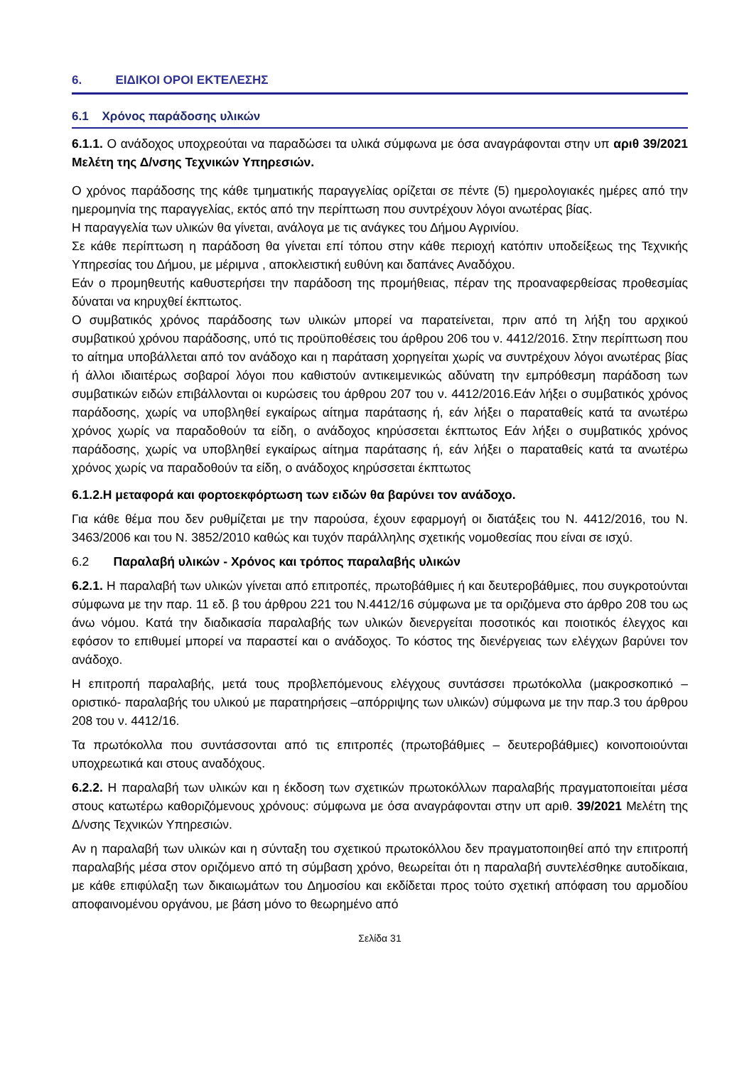6. ΕΙΔΙΚΟΙ ΟΡΟΙ ΕΚΤΕΛΕΣΗΣ
6.1 Χρόνος παράδοσης υλικών
6.1.1. Ο ανάδοχος υποχρεούται να παραδώσει τα υλικά σύμφωνα με όσα αναγράφονται στην υπ αριθ 39/2021 Μελέτη της Δ/νσης Τεχνικών Υπηρεσιών.
Ο χρόνος παράδοσης της κάθε τμηματικής παραγγελίας ορίζεται σε πέντε (5) ημερολογιακές ημέρες από την ημερομηνία της παραγγελίας, εκτός από την περίπτωση που συντρέχουν λόγοι ανωτέρας βίας.
Η παραγγελία των υλικών θα γίνεται, ανάλογα με τις ανάγκες του Δήμου Αγρινίου.
Σε κάθε περίπτωση η παράδοση θα γίνεται επί τόπου στην κάθε περιοχή κατόπιν υποδείξεως της Τεχνικής Υπηρεσίας του Δήμου, με μέριμνα , αποκλειστική ευθύνη και δαπάνες Αναδόχου.
Εάν ο προμηθευτής καθυστερήσει την παράδοση της προμήθειας, πέραν της προαναφερθείσας προθεσμίας δύναται να κηρυχθεί έκπτωτος.
Ο συμβατικός χρόνος παράδοσης των υλικών μπορεί να παρατείνεται, πριν από τη λήξη του αρχικού συμβατικού χρόνου παράδοσης, υπό τις προϋποθέσεις του άρθρου 206 του ν. 4412/2016. Στην περίπτωση που το αίτημα υποβάλλεται από τον ανάδοχο και η παράταση χορηγείται χωρίς να συντρέχουν λόγοι ανωτέρας βίας ή άλλοι ιδιαιτέρως σοβαροί λόγοι που καθιστούν αντικειμενικώς αδύνατη την εμπρόθεσμη παράδοση των συμβατικών ειδών επιβάλλονται οι κυρώσεις του άρθρου 207 του ν. 4412/2016.Εάν λήξει ο συμβατικός χρόνος παράδοσης, χωρίς να υποβληθεί εγκαίρως αίτημα παράτασης ή, εάν λήξει ο παραταθείς κατά τα ανωτέρω χρόνος χωρίς να παραδοθούν τα είδη, ο ανάδοχος κηρύσσεται έκπτωτος Εάν λήξει ο συμβατικός χρόνος παράδοσης, χωρίς να υποβληθεί εγκαίρως αίτημα παράτασης ή, εάν λήξει ο παραταθείς κατά τα ανωτέρω χρόνος χωρίς να παραδοθούν τα είδη, ο ανάδοχος κηρύσσεται έκπτωτος
6.1.2.Η μεταφορά και φορτοεκφόρτωση των ειδών θα βαρύνει τον ανάδοχο.
Για κάθε θέμα που δεν ρυθμίζεται με την παρούσα, έχουν εφαρμογή οι διατάξεις του Ν. 4412/2016, του Ν. 3463/2006 και του Ν. 3852/2010 καθώς και τυχόν παράλληλης σχετικής νομοθεσίας που είναι σε ισχύ.
6.2 Παραλαβή υλικών - Χρόνος και τρόπος παραλαβής υλικών
6.2.1. Η παραλαβή των υλικών γίνεται από επιτροπές, πρωτοβάθμιες ή και δευτεροβάθμιες, που συγκροτούνται σύμφωνα με την παρ. 11 εδ. β του άρθρου 221 του Ν.4412/16 σύμφωνα με τα οριζόμενα στο άρθρο 208 του ως άνω νόμου. Κατά την διαδικασία παραλαβής των υλικών διενεργείται ποσοτικός και ποιοτικός έλεγχος και εφόσον το επιθυμεί μπορεί να παραστεί και ο ανάδοχος. Το κόστος της διενέργειας των ελέγχων βαρύνει τον ανάδοχο.
Η επιτροπή παραλαβής, μετά τους προβλεπόμενους ελέγχους συντάσσει πρωτόκολλα (μακροσκοπικό – οριστικό- παραλαβής του υλικού με παρατηρήσεις –απόρριψης των υλικών) σύμφωνα με την παρ.3 του άρθρου 208 του ν. 4412/16.
Τα πρωτόκολλα που συντάσσονται από τις επιτροπές (πρωτοβάθμιες – δευτεροβάθμιες) κοινοποιούνται υποχρεωτικά και στους αναδόχους.
6.2.2. Η παραλαβή των υλικών και η έκδοση των σχετικών πρωτοκόλλων παραλαβής πραγματοποιείται μέσα στους κατωτέρω καθοριζόμενους χρόνους: σύμφωνα με όσα αναγράφονται στην υπ αριθ. 39/2021 Μελέτη της Δ/νσης Τεχνικών Υπηρεσιών.
Αν η παραλαβή των υλικών και η σύνταξη του σχετικού πρωτοκόλλου δεν πραγματοποιηθεί από την επιτροπή παραλαβής μέσα στον οριζόμενο από τη σύμβαση χρόνο, θεωρείται ότι η παραλαβή συντελέσθηκε αυτοδίκαια, με κάθε επιφύλαξη των δικαιωμάτων του Δημοσίου και εκδίδεται προς τούτο σχετική απόφαση του αρμοδίου αποφαινομένου οργάνου, με βάση μόνο το θεωρημένο από
Σελίδα 31